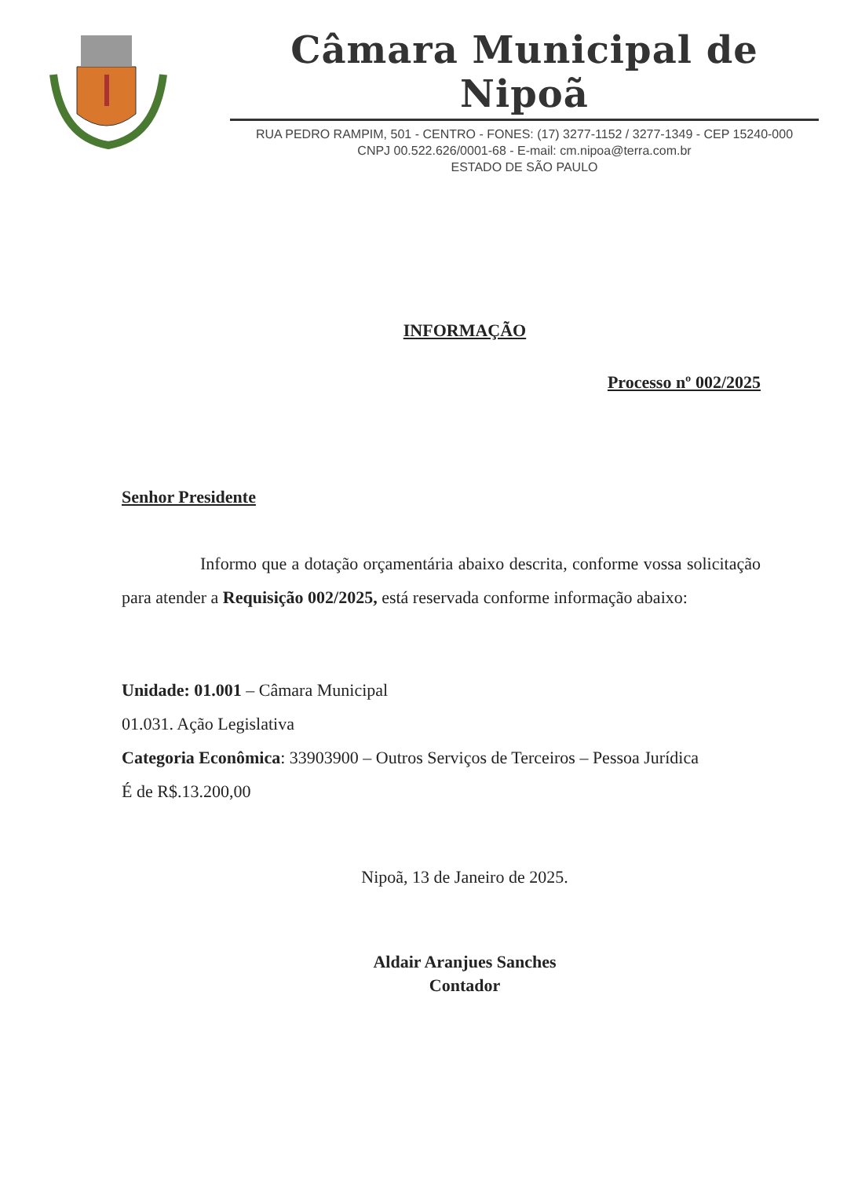Câmara Municipal de Nipoã
RUA PEDRO RAMPIM, 501 - CENTRO - FONES: (17) 3277-1152 / 3277-1349 - CEP 15240-000
CNPJ 00.522.626/0001-68 - E-mail: cm.nipoa@terra.com.br
ESTADO DE SÃO PAULO
INFORMAÇÃO
Processo nº 002/2025
Senhor Presidente
Informo que a dotação orçamentária abaixo descrita, conforme vossa solicitação para atender a Requisição 002/2025, está reservada conforme informação abaixo:
Unidade: 01.001 – Câmara Municipal
01.031. Ação Legislativa
Categoria Econômica: 33903900 – Outros Serviços de Terceiros – Pessoa Jurídica
É de R$.13.200,00
Nipoã, 13 de Janeiro de 2025.
Aldair Aranjues Sanches
Contador